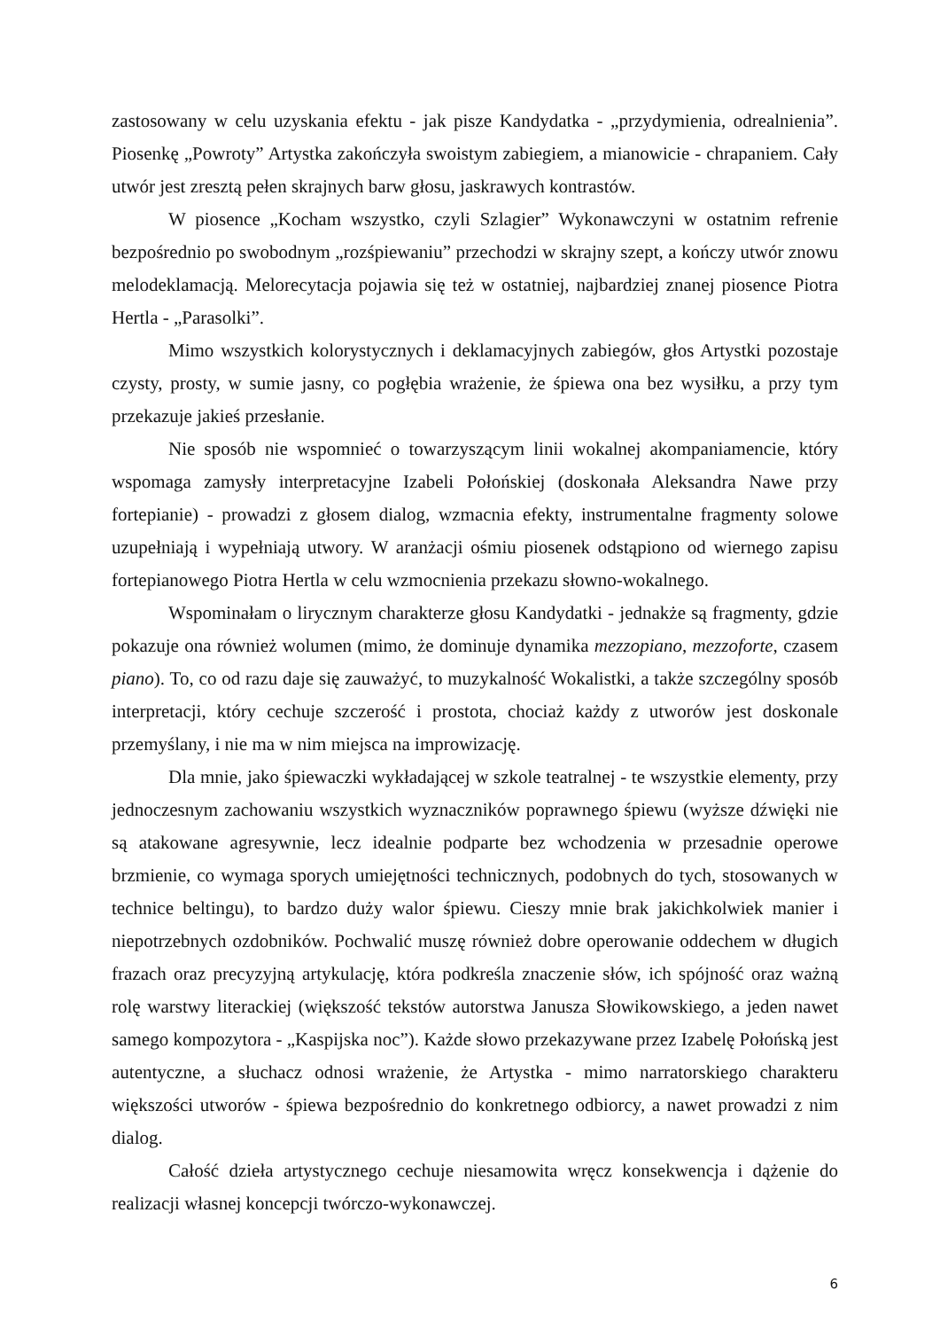zastosowany w celu uzyskania efektu - jak pisze Kandydatka - „przydymienia, odrealnienia”. Piosenkę „Powroty” Artystka zakończyła swoistym zabiegiem, a mianowicie - chrapaniem. Cały utwór jest zresztą pełen skrajnych barw głosu, jaskrawych kontrastów.
W piosence „Kocham wszystko, czyli Szlagier” Wykonawczyni w ostatnim refrenie bezpośrednio po swobodnym „rozśpiewaniu” przechodzi w skrajny szept, a kończy utwór znowu melodeklamacją. Melorecytacja pojawia się też w ostatniej, najbardziej znanej piosence Piotra Hertla - „Parasolki”.
Mimo wszystkich kolorystycznych i deklamacyjnych zabiegów, głos Artystki pozostaje czysty, prosty, w sumie jasny, co pogłębia wrażenie, że śpiewa ona bez wysiłku, a przy tym przekazuje jakieś przesłanie.
Nie sposób nie wspomnieć o towarzyszącym linii wokalnej akompaniamencie, który wspomaga zamysły interpretacyjne Izabeli Połońskiej (doskonała Aleksandra Nawe przy fortepianie) - prowadzi z głosem dialog, wzmacnia efekty, instrumentalne fragmenty solowe uzupełniają i wypełniają utwory. W aranżacji ośmiu piosenek odstąpiono od wiernego zapisu fortepianowego Piotra Hertla w celu wzmocnienia przekazu słowno-wokalnego.
Wspominałam o lirycznym charakterze głosu Kandydatki - jednakże są fragmenty, gdzie pokazuje ona również wolumen (mimo, że dominuje dynamika mezzopiano, mezzoforte, czasem piano). To, co od razu daje się zauważyć, to muzykalność Wokalistki, a także szczególny sposób interpretacji, który cechuje szczerość i prostota, chociaż każdy z utworów jest doskonale przemyślany, i nie ma w nim miejsca na improwizację.
Dla mnie, jako śpiewaczki wykładającej w szkole teatralnej - te wszystkie elementy, przy jednoczesnym zachowaniu wszystkich wyznaczników poprawnego śpiewu (wyższe dźwięki nie są atakowane agresywnie, lecz idealnie podparte bez wchodzenia w przesadnie operowe brzmienie, co wymaga sporych umiejętności technicznych, podobnych do tych, stosowanych w technice beltingu), to bardzo duży walor śpiewu. Cieszy mnie brak jakichkolwiek manier i niepotrzebnych ozdobników. Pochwalić muszę również dobre operowanie oddechem w długich frazach oraz precyzyjną artykulację, która podkreśla znaczenie słów, ich spójność oraz ważną rolę warstwy literackiej (większość tekstów autorstwa Janusza Słowikowskiego, a jeden nawet samego kompozytora - „Kaspijska noc”). Każde słowo przekazywane przez Izabelę Połońską jest autentyczne, a słuchacz odnosi wrażenie, że Artystka - mimo narratorskiego charakteru większości utworów - śpiewa bezpośrednio do konkretnego odbiorcy, a nawet prowadzi z nim dialog.
Całość dzieła artystycznego cechuje niesamowita wręcz konsekwencja i dążenie do realizacji własnej koncepcji twórczo-wykonawczej.
6